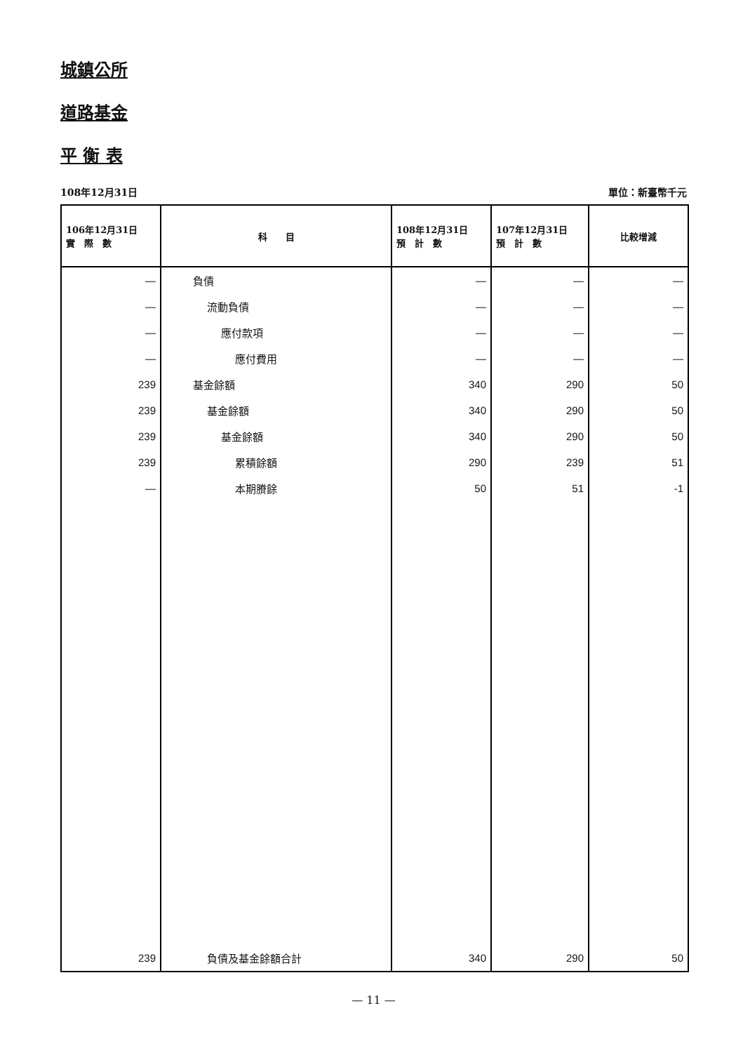城鎮公所
道路基金
平 衡 表
108年12月31日 單位：新臺幣千元
| 106年12月31日 實 際 數 | 科 目 | 108年12月31日 預 計 數 | 107年12月31日 預 計 數 | 比較增減 |
| --- | --- | --- | --- | --- |
| — | 負債 | — | — | — |
| — | 流動負債 | — | — | — |
| — | 應付款項 | — | — | — |
| — | 應付費用 | — | — | — |
| 239 | 基金餘額 | 340 | 290 | 50 |
| 239 | 基金餘額 | 340 | 290 | 50 |
| 239 | 基金餘額 | 340 | 290 | 50 |
| 239 | 累積餘額 | 290 | 239 | 51 |
| — | 本期賸餘 | 50 | 51 | -1 |
| 239 | 負債及基金餘額合計 | 340 | 290 | 50 |
— 11 —